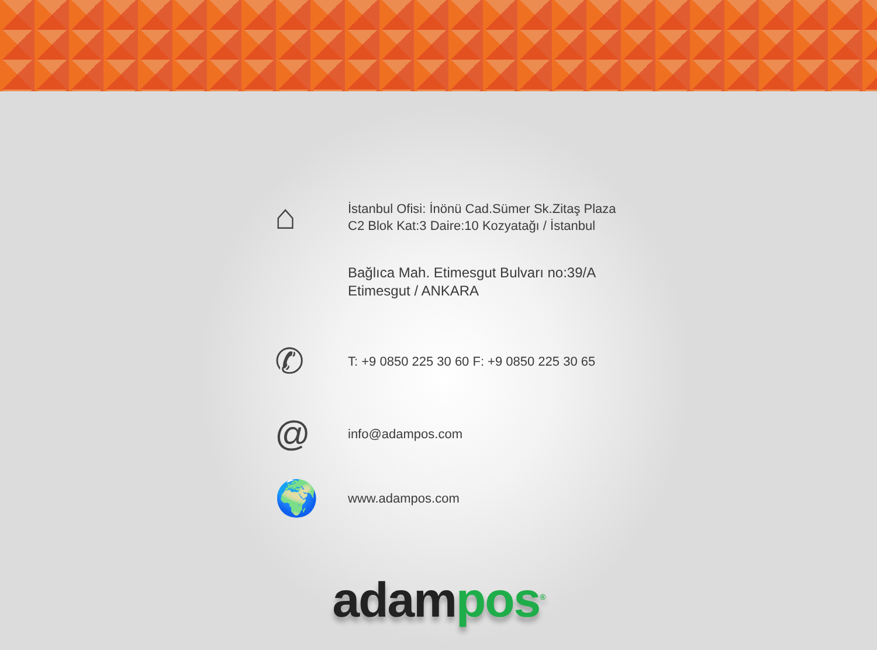⌂
İstanbul Ofisi: İnönü Cad.Sümer Sk.Zitaş Plaza
C2 Blok Kat:3 Daire:10 Kozyatağı / İstanbul
Bağlıca Mah. Etimesgut Bulvarı no:39/A
Etimesgut / ANKARA
✆
T: +9 0850 225 30 60 F: +9 0850 225 30 65
@
info@adampos.com
🌍
www.adampos.com
adam pos<sup>®</sup>